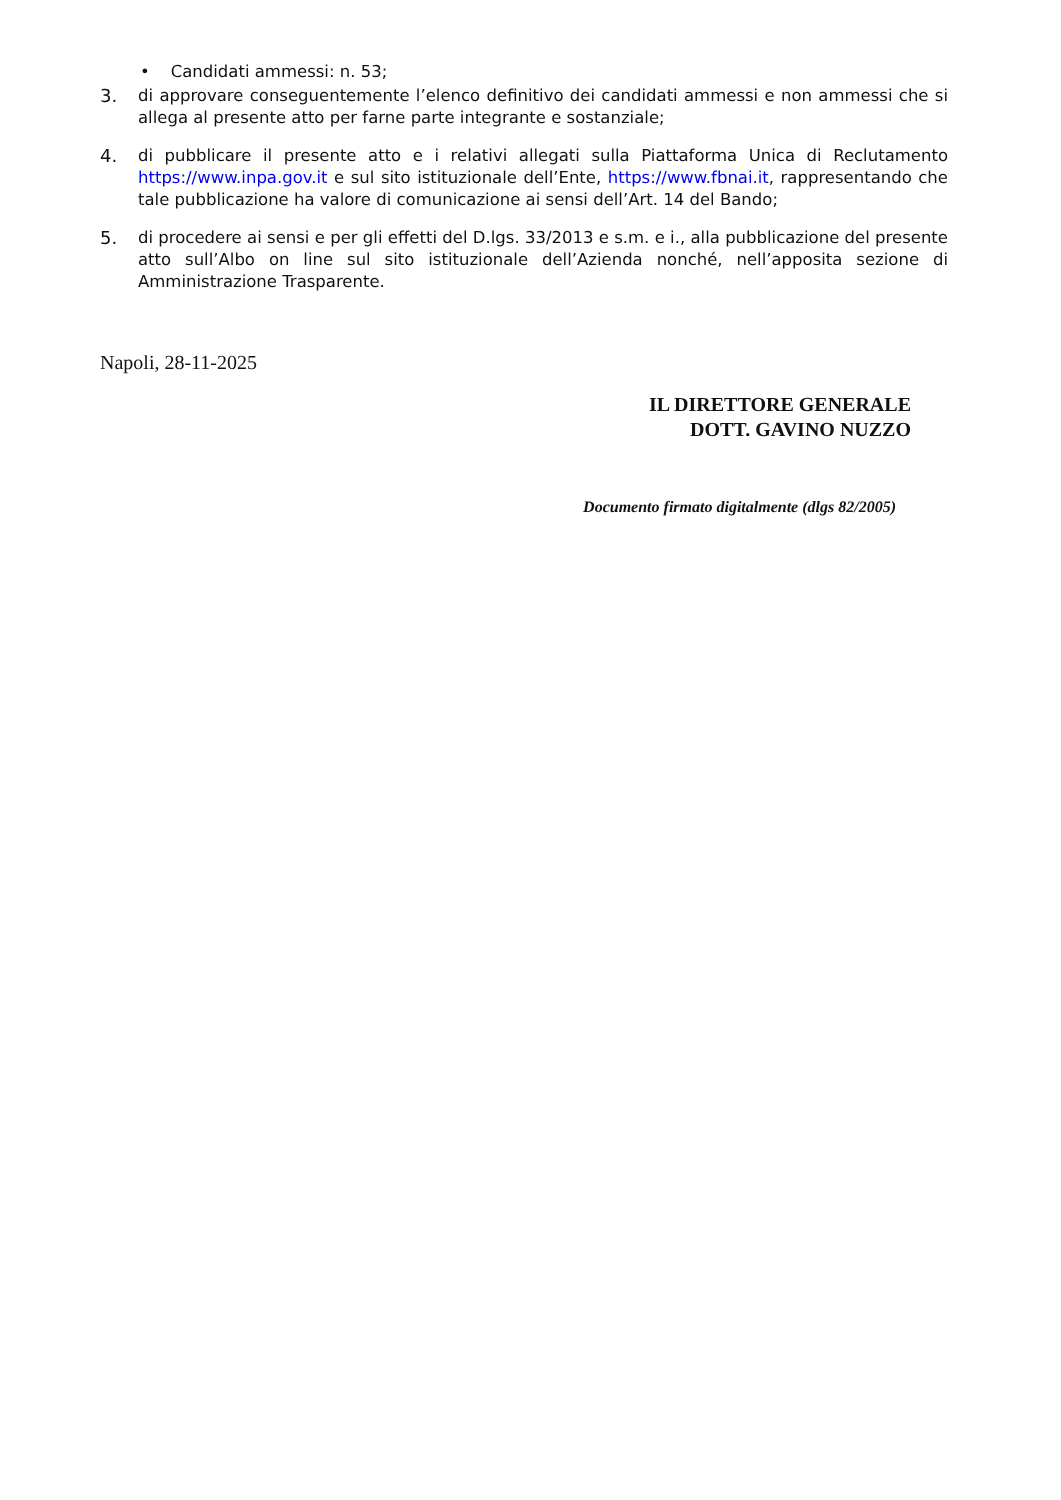• Candidati ammessi: n. 53;
3. di approvare conseguentemente l’elenco definitivo dei candidati ammessi e non ammessi che si allega al presente atto per farne parte integrante e sostanziale;
4. di pubblicare il presente atto e i relativi allegati sulla Piattaforma Unica di Reclutamento https://www.inpa.gov.it e sul sito istituzionale dell’Ente, https://www.fbnai.it, rappresentando che tale pubblicazione ha valore di comunicazione ai sensi dell’Art. 14 del Bando;
5. di procedere ai sensi e per gli effetti del D.lgs. 33/2013 e s.m. e i., alla pubblicazione del presente atto sull’Albo on line sul sito istituzionale dell’Azienda nonché, nell’apposita sezione di Amministrazione Trasparente.
Napoli, 28-11-2025
IL DIRETTORE GENERALE
DOTT. GAVINO NUZZO
Documento firmato digitalmente (dlgs 82/2005)